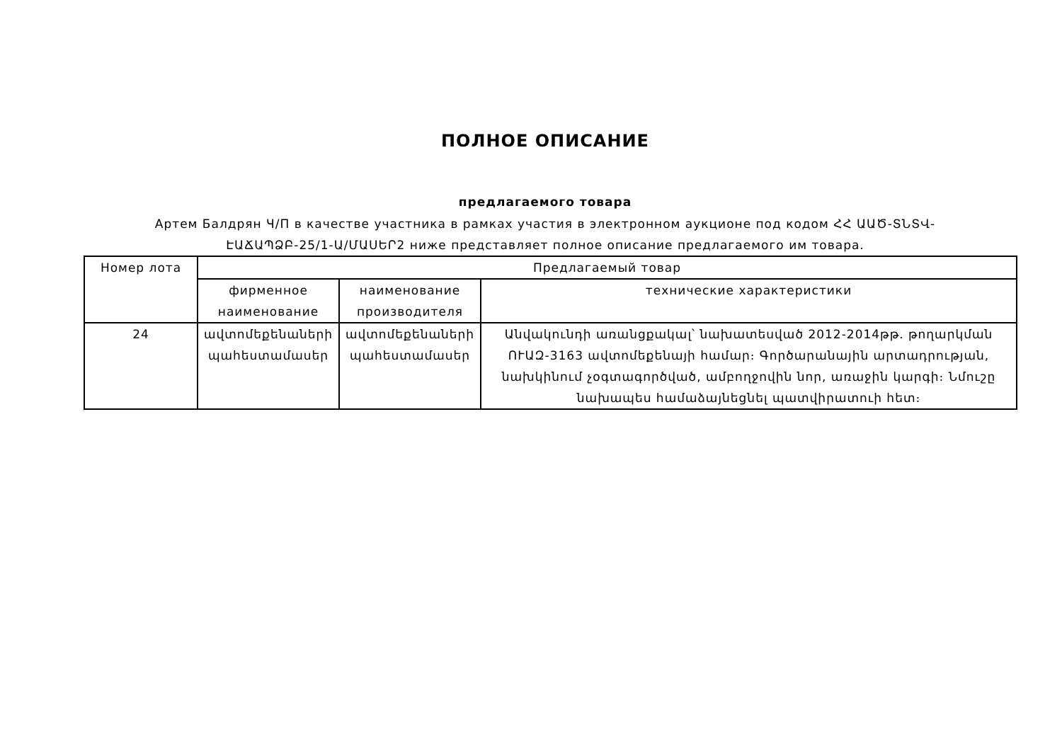ПОЛНОЕ ОПИСАНИЕ
предлагаемого товара
Артем Балдрян Ч/П в качестве участника в рамках участия в электронном аукционе под кодом ՀՀ ԱԱԾ-ՏՆՏՎ-ԷԱՃԱՊՁԲ-25/1-Ա/ՄԱՍԵՐ2 ниже представляет полное описание предлагаемого им товара.
| Номер лота | Предлагаемый товар | | |
| --- | --- | --- | --- |
| | фирменное наименование | наименование производителя | технические характеристики |
| 24 | ավտոմեքենաների պահեստամասեր | ավտոմեքենաների պահեստամասեր | Անվակունդի առանցքակալ՝ նախատեսված 2012-2014թթ. թողարկման ՈՒԱԶ-3163 ավտոմեքենայի համար։ Գործարանային արտադրության, նախկինում չօգտագործված, ամբողջովին նոր, առաջին կարգի։ Նմուշը նախապես համաձայնեցնել պատվիրատուի հետ։ |